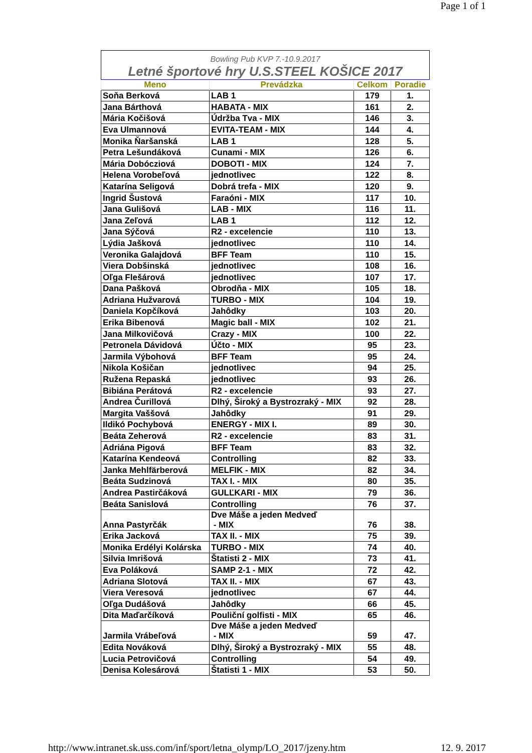Page 1 of 1
| Bowling Pub KVP 7.-10.9.2017 | | | |
| Letné športové hry U.S.STEEL KOŠICE 2017 | | | |
| Meno | Prevádzka | Celkom | Poradie |
| Soňa Berková | LAB 1 | 179 | 1. |
| Jana Bárthová | HABATA - MIX | 161 | 2. |
| Mária Kočišová | Údržba Tva - MIX | 146 | 3. |
| Eva Ulmannová | EVITA-TEAM - MIX | 144 | 4. |
| Monika Ňaršanská | LAB 1 | 128 | 5. |
| Petra Lešundáková | Cunami - MIX | 126 | 6. |
| Mária Dobócziová | DOBOTI - MIX | 124 | 7. |
| Helena Vorobeľová | jednotlivec | 122 | 8. |
| Katarína Seligová | Dobrá trefa - MIX | 120 | 9. |
| Ingrid Šustová | Faraóni - MIX | 117 | 10. |
| Jana Gulišová | LAB - MIX | 116 | 11. |
| Jana Zeľová | LAB 1 | 112 | 12. |
| Jana Sýčová | R2 - excelencie | 110 | 13. |
| Lýdia Jašková | jednotlivec | 110 | 14. |
| Veronika Galajdová | BFF Team | 110 | 15. |
| Viera Dobšinská | jednotlivec | 108 | 16. |
| Oľga Flešárová | jednotlivec | 107 | 17. |
| Dana Pašková | Obrodňa - MIX | 105 | 18. |
| Adriana Hužvarová | TURBO - MIX | 104 | 19. |
| Daniela Kopčíková | Jahôdky | 103 | 20. |
| Erika Bibenová | Magic ball - MIX | 102 | 21. |
| Jana Milkovičová | Crazy - MIX | 100 | 22. |
| Petronela Dávidová | Účto - MIX | 95 | 23. |
| Jarmila Výbohová | BFF Team | 95 | 24. |
| Nikola Košičan | jednotlivec | 94 | 25. |
| Ružena Repaská | jednotlivec | 93 | 26. |
| Bibiána Perátová | R2 - excelencie | 93 | 27. |
| Andrea Čurillová | Dlhý, Široký a Bystrozraký - MIX | 92 | 28. |
| Margita Vaššová | Jahôdky | 91 | 29. |
| Ildikó Pochybová | ENERGY - MIX I. | 89 | 30. |
| Beáta Zeherová | R2 - excelencie | 83 | 31. |
| Adriána Pigová | BFF Team | 83 | 32. |
| Katarína Kendeová | Controlling | 82 | 33. |
| Janka Mehlfärberová | MELFIK - MIX | 82 | 34. |
| Beáta Sudzinová | TAX I. - MIX | 80 | 35. |
| Andrea Pastirčáková | GULĽKARI - MIX | 79 | 36. |
| Beáta Sanislová | Controlling | 76 | 37. |
| Anna Pastyrčák | Dve Máše a jeden Medveď - MIX | 76 | 38. |
| Erika Jacková | TAX II. - MIX | 75 | 39. |
| Monika Erdélyi Kolárska | TURBO - MIX | 74 | 40. |
| Silvia Imrišová | Štatisti 2 - MIX | 73 | 41. |
| Eva Poláková | SAMP 2-1 - MIX | 72 | 42. |
| Adriana Slotová | TAX II. - MIX | 67 | 43. |
| Viera Veresová | jednotlivec | 67 | 44. |
| Oľga Dudášová | Jahôdky | 66 | 45. |
| Dita Maďarčíková | Pouliční golfisti - MIX | 65 | 46. |
| Jarmila Vrábeľová | Dve Máše a jeden Medveď - MIX | 59 | 47. |
| Edita Nováková | Dlhý, Široký a Bystrozraký - MIX | 55 | 48. |
| Lucia Petrovičová | Controlling | 54 | 49. |
| Denisa Kolesárová | Štatisti 1 - MIX | 53 | 50. |
http://www.intranet.sk.uss.com/inf/sport/letna_olymp/LO_2017/jzeny.htm 12. 9. 2017